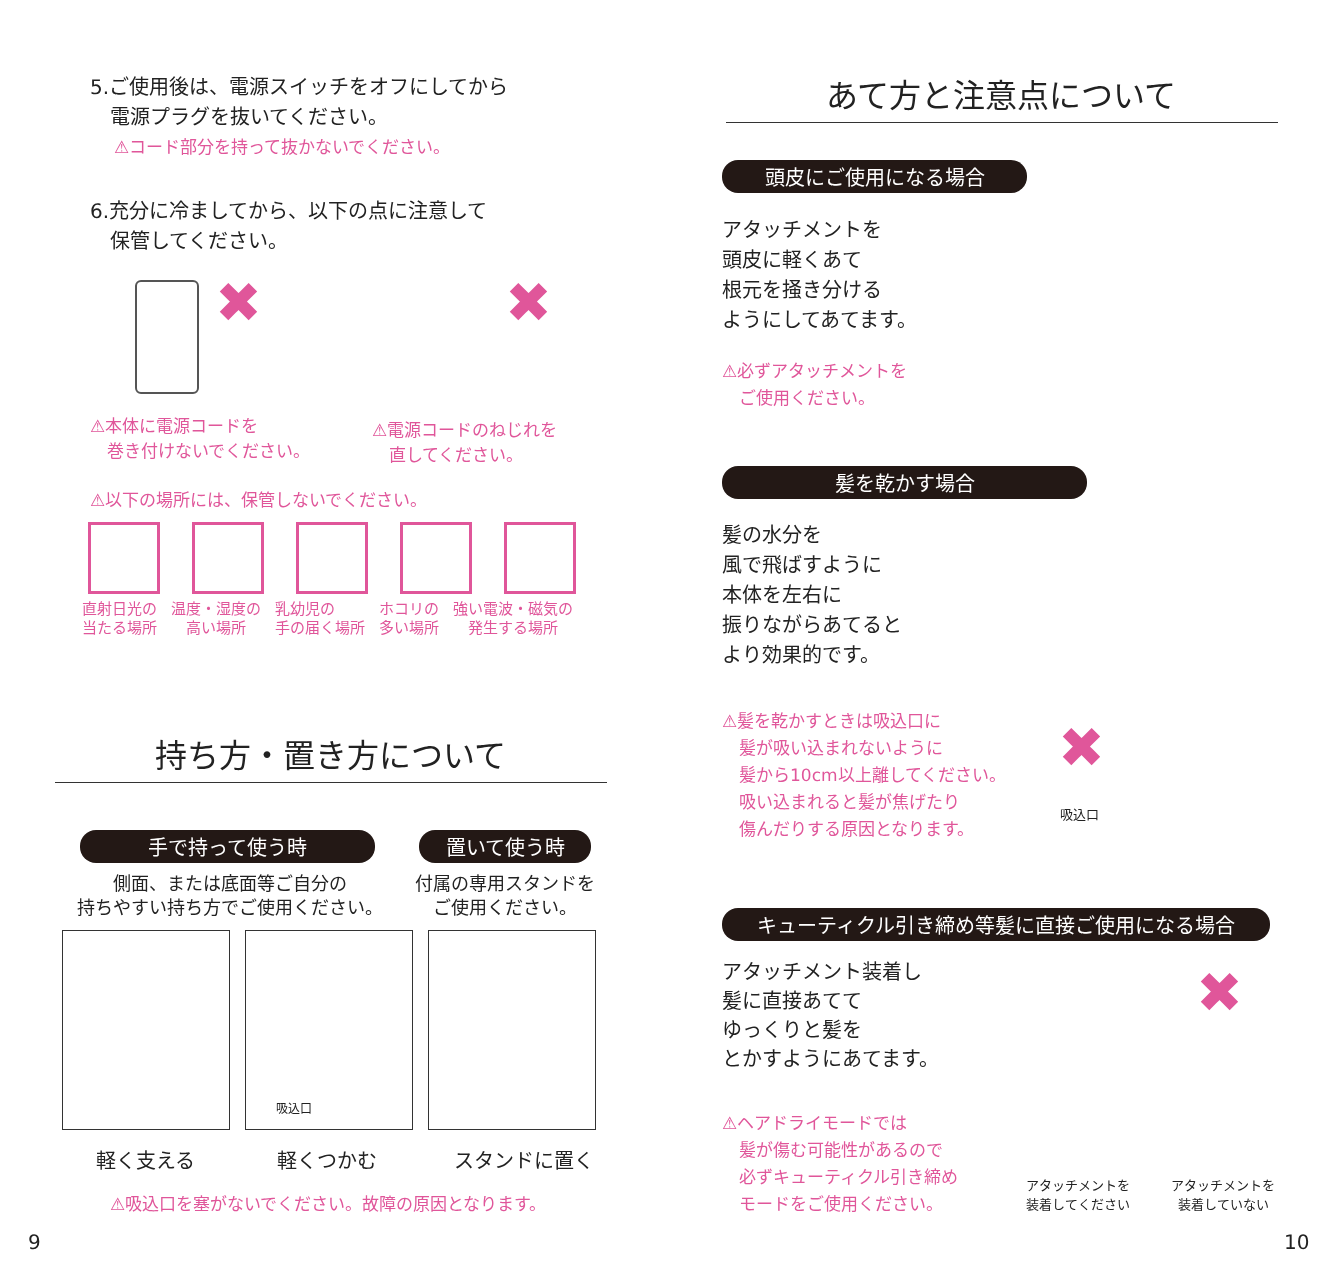5.ご使用後は、電源スイッチをオフにしてから
　電源プラグを抜いてください。
⚠コード部分を持って抜かないでください。
6.充分に冷ましてから、以下の点に注意して
　保管してください。
✖ ✖
⚠本体に電源コードを
　巻き付けないでください。
⚠電源コードのねじれを
　直してください。
⚠以下の場所には、保管しないでください。
直射日光の
当たる場所 温度・湿度の
　高い場所 乳幼児の
手の届く場所 ホコリの
多い場所 強い電波・磁気の
　発生する場所
持ち方・置き方について
手で持って使う時 置いて使う時
側面、または底面等ご自分の
持ちやすい持ち方でご使用ください。
付属の専用スタンドを
ご使用ください。
吸込口
軽く支える 軽くつかむ スタンドに置く
⚠吸込口を塞がないでください。故障の原因となります。
9
あて方と注意点について
頭皮にご使用になる場合
アタッチメントを
頭皮に軽くあて
根元を掻き分ける
ようにしてあてます。
⚠必ずアタッチメントを
　ご使用ください。
髪を乾かす場合
髪の水分を
風で飛ばすように
本体を左右に
振りながらあてると
より効果的です。
⚠髪を乾かすときは吸込口に
　髪が吸い込まれないように
　髪から10cm以上離してください。
　吸い込まれると髪が焦げたり
　傷んだりする原因となります。
✖
吸込口
キューティクル引き締め等髪に直接ご使用になる場合
アタッチメント装着し
髪に直接あてて
ゆっくりと髪を
とかすようにあてます。
⚠ヘアドライモードでは
　髪が傷む可能性があるので
　必ずキューティクル引き締め
　モードをご使用ください。
✖
アタッチメントを
装着してください
アタッチメントを
装着していない
10